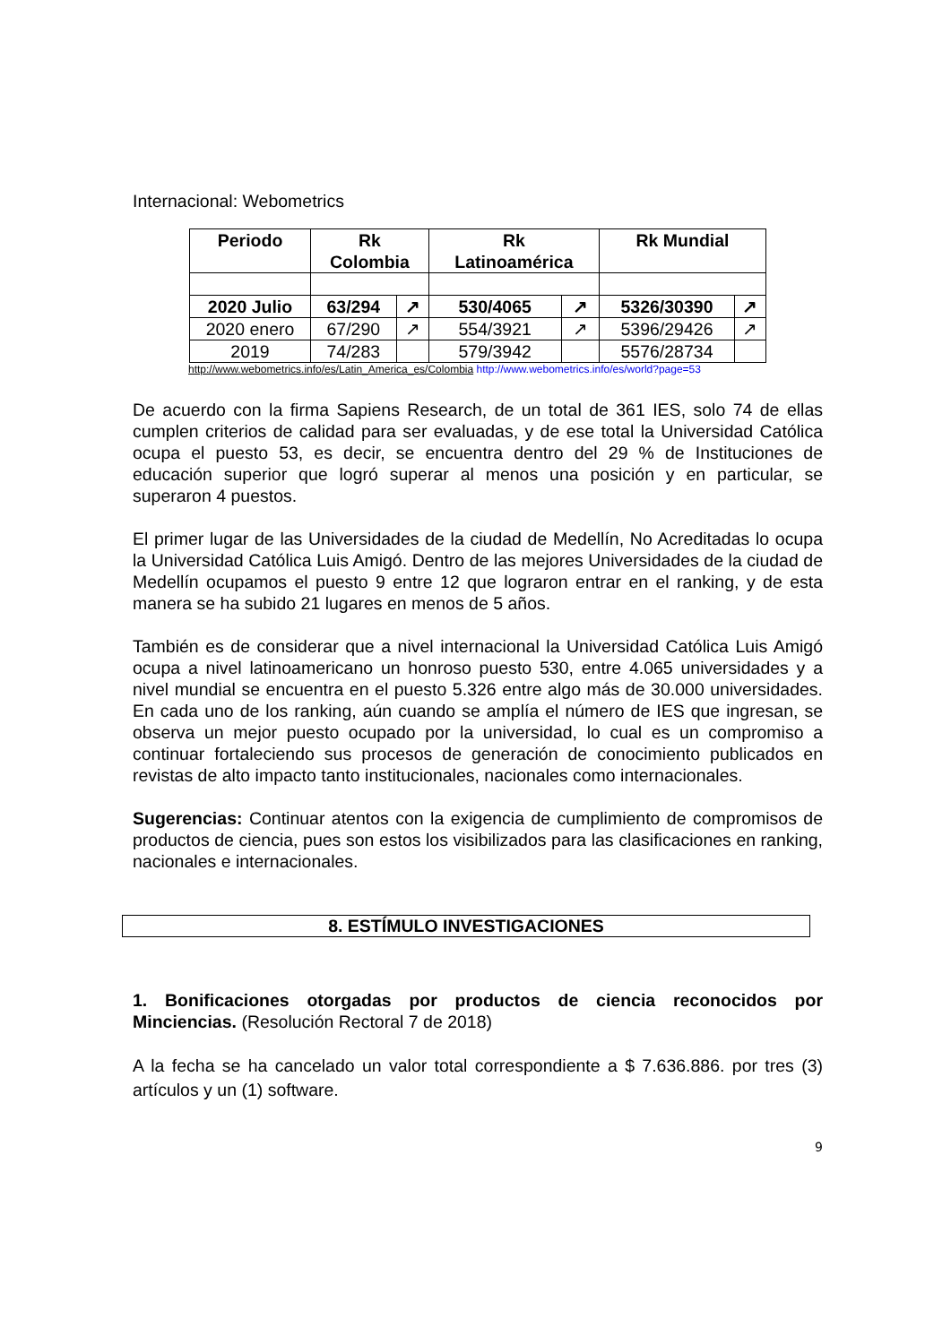Internacional: Webometrics
| Periodo | Rk Colombia | | Rk Latinoamérica | | Rk Mundial | |
| --- | --- | --- | --- | --- | --- | --- |
| 2020 Julio | 63/294 | ↗ | 530/4065 | ↗ | 5326/30390 | ↗ |
| 2020 enero | 67/290 | ↗ | 554/3921 | ↗ | 5396/29426 | ↗ |
| 2019 | 74/283 | | 579/3942 | | 5576/28734 | |
http://www.webometrics.info/es/Latin_America_es/Colombia http://www.webometrics.info/es/world?page=53
De acuerdo con la firma Sapiens Research, de un total de 361 IES, solo 74 de ellas cumplen criterios de calidad para ser evaluadas, y de ese total la Universidad Católica ocupa el puesto 53, es decir, se encuentra dentro del 29 % de Instituciones de educación superior que logró superar al menos una posición y en particular, se superaron 4 puestos.
El primer lugar de las Universidades de la ciudad de Medellín, No Acreditadas lo ocupa la Universidad Católica Luis Amigó. Dentro de las mejores Universidades de la ciudad de Medellín ocupamos el puesto 9 entre 12 que lograron entrar en el ranking, y de esta manera se ha subido 21 lugares en menos de 5 años.
También es de considerar que a nivel internacional la Universidad Católica Luis Amigó ocupa a nivel latinoamericano un honroso puesto 530, entre 4.065 universidades y a nivel mundial se encuentra en el puesto 5.326 entre algo más de 30.000 universidades. En cada uno de los ranking, aún cuando se amplía el número de IES que ingresan, se observa un mejor puesto ocupado por la universidad, lo cual es un compromiso a continuar fortaleciendo sus procesos de generación de conocimiento publicados en revistas de alto impacto tanto institucionales, nacionales como internacionales.
Sugerencias: Continuar atentos con la exigencia de cumplimiento de compromisos de productos de ciencia, pues son estos los visibilizados para las clasificaciones en ranking, nacionales e internacionales.
8. ESTÍMULO INVESTIGACIONES
1. Bonificaciones otorgadas por productos de ciencia reconocidos por Minciencias. (Resolución Rectoral 7 de 2018)
A la fecha se ha cancelado un valor total correspondiente a $ 7.636.886. por tres (3) artículos y un (1) software.
9